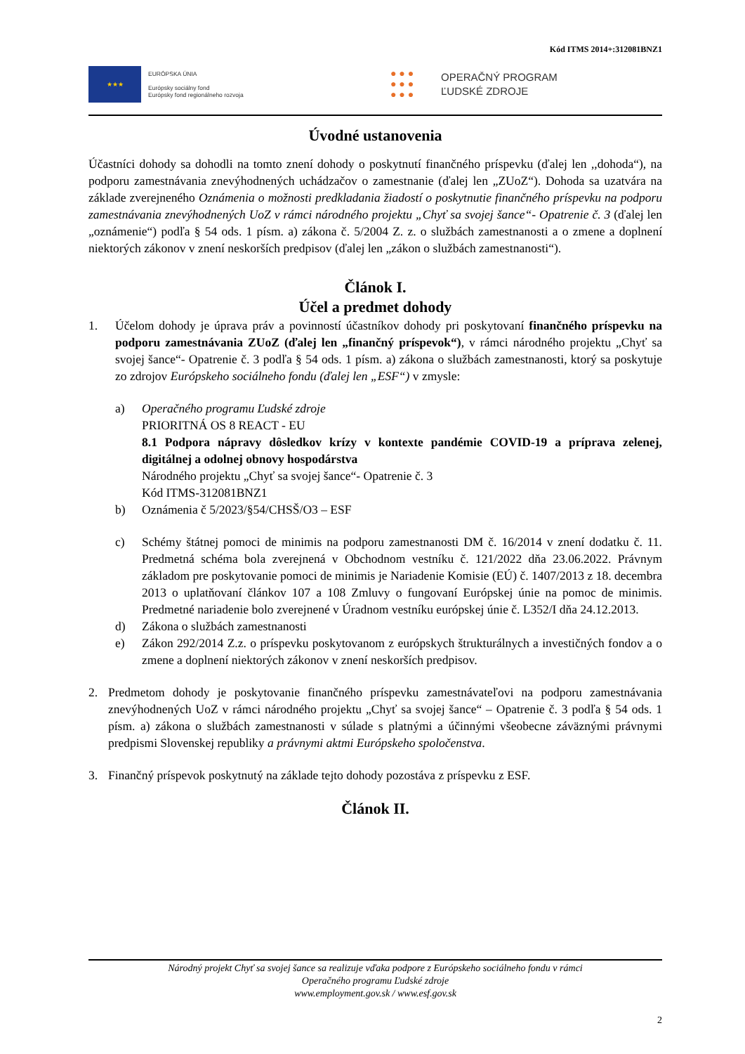Kód ITMS 2014+:312081BNZ1
★★★
EURÓPSKA ÚNIA
Európsky sociálny fond
Európsky fond regionálneho rozvoja
● ● ●
● ● ●
● ● ●
OPERAČNÝ PROGRAM
ĽUDSKÉ ZDROJE
Úvodné ustanovenia
Účastníci dohody sa dohodli na tomto znení dohody o poskytnutí finančného príspevku (ďalej len ,,dohoda“), na podporu zamestnávania znevýhodnených uchádzačov o zamestnanie (ďalej len „ZUoZ“). Dohoda sa uzatvára na základe zverejneného Oznámenia o možnosti predkladania žiadostí o poskytnutie finančného príspevku na podporu zamestnávania znevýhodnených UoZ v rámci národného projektu „Chyť sa svojej šance“- Opatrenie č. 3 (ďalej len „oznámenie“) podľa § 54 ods. 1 písm. a) zákona č. 5/2004 Z. z. o službách zamestnanosti a o zmene a doplnení niektorých zákonov v znení neskorších predpisov (ďalej len „zákon o službách zamestnanosti“).
Článok I.
Účel a predmet dohody
1. Účelom dohody je úprava práv a povinností účastníkov dohody pri poskytovaní finančného príspevku na podporu zamestnávania ZUoZ (ďalej len „finančný príspevok“), v rámci národného projektu „Chyť sa svojej šance“- Opatrenie č. 3 podľa § 54 ods. 1 písm. a) zákona o službách zamestnanosti, ktorý sa poskytuje zo zdrojov Európskeho sociálneho fondu (ďalej len „ESF“) v zmysle:
a) Operačného programu Ľudské zdroje
PRIORITNÁ OS 8 REACT - EU
8.1 Podpora nápravy dôsledkov krízy v kontexte pandémie COVID-19 a príprava zelenej, digitálnej a odolnej obnovy hospodárstva
Národného projektu „Chyť sa svojej šance“- Opatrenie č. 3
Kód ITMS-312081BNZ1
b) Oznámenia č 5/2023/§54/CHSŠ/O3 – ESF
c) Schémy štátnej pomoci de minimis na podporu zamestnanosti DM č. 16/2014 v znení dodatku č. 11. Predmetná schéma bola zverejnená v Obchodnom vestníku č. 121/2022 dňa 23.06.2022. Právnym základom pre poskytovanie pomoci de minimis je Nariadenie Komisie (EÚ) č. 1407/2013 z 18. decembra 2013 o uplatňovaní článkov 107 a 108 Zmluvy o fungovaní Európskej únie na pomoc de minimis. Predmetné nariadenie bolo zverejnené v Úradnom vestníku európskej únie č. L352/I dňa 24.12.2013.
d) Zákona o službách zamestnanosti
e) Zákon 292/2014 Z.z. o príspevku poskytovanom z európskych štrukturálnych a investičných fondov a o zmene a doplnení niektorých zákonov v znení neskorších predpisov.
2. Predmetom dohody je poskytovanie finančného príspevku zamestnávateľovi na podporu zamestnávania znevýhodnených UoZ v rámci národného projektu „Chyť sa svojej šance“ – Opatrenie č. 3 podľa § 54 ods. 1 písm. a) zákona o službách zamestnanosti v súlade s platnými a účinnými všeobecne záväznými právnymi predpismi Slovenskej republiky a právnymi aktmi Európskeho spoločenstva.
3. Finančný príspevok poskytnutý na základe tejto dohody pozostáva z príspevku z ESF.
Článok II.
Národný projekt Chyť sa svojej šance sa realizuje vďaka podpore z Európskeho sociálneho fondu v rámci
Operačného programu Ľudské zdroje
www.employment.gov.sk / www.esf.gov.sk
2